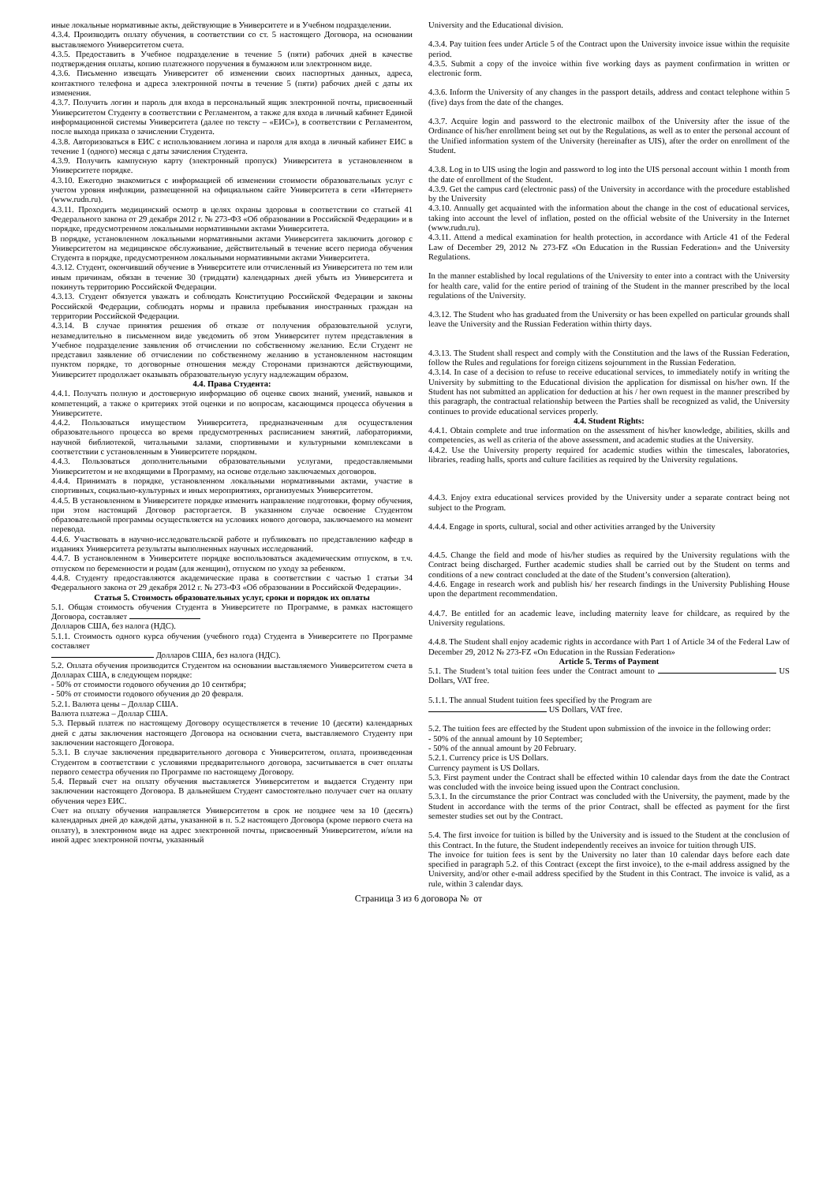иные локальные нормативные акты, действующие в Университете и в Учебном подразделении.
4.3.4. Производить оплату обучения, в соответствии со ст. 5 настоящего Договора, на основании выставляемого Университетом счета.
4.3.5. Предоставить в Учебное подразделение в течение 5 (пяти) рабочих дней в качестве подтверждения оплаты, копию платежного поручения в бумажном или электронном виде.
4.3.6. Письменно извещать Университет об изменении своих паспортных данных, адреса, контактного телефона и адреса электронной почты в течение 5 (пяти) рабочих дней с даты их изменения.
4.3.7. Получить логин и пароль для входа в персональный ящик электронной почты, присвоенный Университетом Студенту в соответствии с Регламентом, а также для входа в личный кабинет Единой информационной системы Университета (далее по тексту – «ЕИС»), в соответствии с Регламентом, после выхода приказа о зачислении Студента.
4.3.8. Авторизоваться в ЕИС с использованием логина и пароля для входа в личный кабинет ЕИС в течение 1 (одного) месяца с даты зачисления Студента.
4.3.9. Получить кампусную карту (электронный пропуск) Университета в установленном в Университете порядке.
4.3.10. Ежегодно знакомиться с информацией об изменении стоимости образовательных услуг с учетом уровня инфляции, размещенной на официальном сайте Университета в сети «Интернет» (www.rudn.ru).
4.3.11. Проходить медицинский осмотр в целях охраны здоровья в соответствии со статьей 41 Федерального закона от 29 декабря 2012 г. № 273-ФЗ «Об образовании в Российской Федерации» и в порядке, предусмотренном локальными нормативными актами Университета.
В порядке, установленном локальными нормативными актами Университета заключить договор с Университетом на медицинское обслуживание, действительный в течение всего периода обучения Студента в порядке, предусмотренном локальными нормативными актами Университета.
4.3.12. Студент, окончивший обучение в Университете или отчисленный из Университета по тем или иным причинам, обязан в течение 30 (тридцати) календарных дней убыть из Университета и покинуть территорию Российской Федерации.
4.3.13. Студент обязуется уважать и соблюдать Конституцию Российской Федерации и законы Российской Федерации, соблюдать нормы и правила пребывания иностранных граждан на территории Российской Федерации.
4.3.14. В случае принятия решения об отказе от получения образовательной услуги, незамедлительно в письменном виде уведомить об этом Университет путем представления в Учебное подразделение заявления об отчислении по собственному желанию. Если Студент не представил заявление об отчислении по собственному желанию в установленном настоящим пунктом порядке, то договорные отношения между Сторонами признаются действующими, Университет продолжает оказывать образовательную услугу надлежащим образом.
4.4. Права Студента:
4.4.1. Получать полную и достоверную информацию об оценке своих знаний, умений, навыков и компетенций, а также о критериях этой оценки и по вопросам, касающимся процесса обучения в Университете.
4.4.2. Пользоваться имуществом Университета, предназначенным для осуществления образовательного процесса во время предусмотренных расписанием занятий, лабораториями, научной библиотекой, читальными залами, спортивными и культурными комплексами в соответствии с установленным в Университете порядком.
4.4.3. Пользоваться дополнительными образовательными услугами, предоставляемыми Университетом и не входящими в Программу, на основе отдельно заключаемых договоров.
4.4.4. Принимать в порядке, установленном локальными нормативными актами, участие в спортивных, социально-культурных и иных мероприятиях, организуемых Университетом.
4.4.5. В установленном в Университете порядке изменить направление подготовки, форму обучения, при этом настоящий Договор расторгается. В указанном случае освоение Студентом образовательной программы осуществляется на условиях нового договора, заключаемого на момент перевода.
4.4.6. Участвовать в научно-исследовательской работе и публиковать по представлению кафедр в изданиях Университета результаты выполненных научных исследований.
4.4.7. В установленном в Университете порядке воспользоваться академическим отпуском, в т.ч. отпуском по беременности и родам (для женщин), отпуском по уходу за ребенком.
4.4.8. Студенту предоставляются академические права в соответствии с частью 1 статьи 34 Федерального закона от 29 декабря 2012 г. № 273-ФЗ «Об образовании в Российской Федерации».
Статья 5. Стоимость образовательных услуг, сроки и порядок их оплаты
5.1. Общая стоимость обучения Студента в Университете по Программе, в рамках настоящего Договора, составляет
Долларов США, без налога (НДС).
5.1.1. Стоимость одного курса обучения (учебного года) Студента в Университете по Программе составляет
Долларов США, без налога (НДС).
5.2. Оплата обучения производится Студентом на основании выставляемого Университетом счета в Долларах США, в следующем порядке:
- 50% от стоимости годового обучения до 10 сентября;
- 50% от стоимости годового обучения до 20 февраля.
5.2.1. Валюта цены – Доллар США.
Валюта платежа – Доллар США.
5.3. Первый платеж по настоящему Договору осуществляется в течение 10 (десяти) календарных дней с даты заключения настоящего Договора на основании счета, выставляемого Студенту при заключении настоящего Договора.
5.3.1. В случае заключения предварительного договора с Университетом, оплата, произведенная Студентом в соответствии с условиями предварительного договора, засчитывается в счет оплаты первого семестра обучения по Программе по настоящему Договору.
5.4. Первый счет на оплату обучения выставляется Университетом и выдается Студенту при заключении настоящего Договора. В дальнейшем Студент самостоятельно получает счет на оплату обучения через ЕИС.
Счет на оплату обучения направляется Университетом в срок не позднее чем за 10 (десять) календарных дней до каждой даты, указанной в п. 5.2 настоящего Договора (кроме первого счета на оплату), в электронном виде на адрес электронной почты, присвоенный Университетом, и/или на иной адрес электронной почты, указанный
University and the Educational division.
4.3.4. Pay tuition fees under Article 5 of the Contract upon the University invoice issue within the requisite period.
4.3.5. Submit a copy of the invoice within five working days as payment confirmation in written or electronic form.
4.3.6. Inform the University of any changes in the passport details, address and contact telephone within 5 (five) days from the date of the changes.
4.3.7. Acquire login and password to the electronic mailbox of the University after the issue of the Ordinance of his/her enrollment being set out by the Regulations, as well as to enter the personal account of the Unified information system of the University (hereinafter as UIS), after the order on enrollment of the Student.
4.3.8. Log in to UIS using the login and password to log into the UIS personal account within 1 month from the date of enrollment of the Student.
4.3.9. Get the campus card (electronic pass) of the University in accordance with the procedure established by the University
4.3.10. Annually get acquainted with the information about the change in the cost of educational services, taking into account the level of inflation, posted on the official website of the University in the Internet (www.rudn.ru).
4.3.11. Attend a medical examination for health protection, in accordance with Article 41 of the Federal Law of December 29, 2012 № 273-FZ «On Education in the Russian Federation» and the University Regulations.
In the manner established by local regulations of the University to enter into a contract with the University for health care, valid for the entire period of training of the Student in the manner prescribed by the local regulations of the University.
4.3.12. The Student who has graduated from the University or has been expelled on particular grounds shall leave the University and the Russian Federation within thirty days.
4.3.13. The Student shall respect and comply with the Constitution and the laws of the Russian Federation, follow the Rules and regulations for foreign citizens sojournment in the Russian Federation.
4.3.14. In case of a decision to refuse to receive educational services, to immediately notify in writing the University by submitting to the Educational division the application for dismissal on his/her own. If the Student has not submitted an application for deduction at his / her own request in the manner prescribed by this paragraph, the contractual relationship between the Parties shall be recognized as valid, the University continues to provide educational services properly.
4.4. Student Rights:
4.4.1. Obtain complete and true information on the assessment of his/her knowledge, abilities, skills and competencies, as well as criteria of the above assessment, and academic studies at the University.
4.4.2. Use the University property required for academic studies within the timescales, laboratories, libraries, reading halls, sports and culture facilities as required by the University regulations.
4.4.3. Enjoy extra educational services provided by the University under a separate contract being not subject to the Program.
4.4.4. Engage in sports, cultural, social and other activities arranged by the University
4.4.5. Change the field and mode of his/her studies as required by the University regulations with the Contract being discharged. Further academic studies shall be carried out by the Student on terms and conditions of a new contract concluded at the date of the Student’s conversion (alteration).
4.4.6. Engage in research work and publish his/ her research findings in the University Publishing House upon the department recommendation.
4.4.7. Be entitled for an academic leave, including maternity leave for childcare, as required by the University regulations.
4.4.8. The Student shall enjoy academic rights in accordance with Part 1 of Article 34 of the Federal Law of December 29, 2012 № 273-FZ «On Education in the Russian Federation»
Article 5. Terms of Payment
5.1. The Student’s total tuition fees under the Contract amount to US Dollars, VAT free.
5.1.1. The annual Student tuition fees specified by the Program are
US Dollars, VAT free.
5.2. The tuition fees are effected by the Student upon submission of the invoice in the following order:
- 50% of the annual amount by 10 September;
- 50% of the annual amount by 20 February.
5.2.1. Currency price is US Dollars.
Currency payment is US Dollars.
5.3. First payment under the Contract shall be effected within 10 calendar days from the date the Contract was concluded with the invoice being issued upon the Contract conclusion.
5.3.1. In the circumstance the prior Contract was concluded with the University, the payment, made by the Student in accordance with the terms of the prior Contract, shall be effected as payment for the first semester studies set out by the Contract.
5.4. The first invoice for tuition is billed by the University and is issued to the Student at the conclusion of this Contract. In the future, the Student independently receives an invoice for tuition through UIS.
The invoice for tuition fees is sent by the University no later than 10 calendar days before each date specified in paragraph 5.2. of this Contract (except the first invoice), to the e-mail address assigned by the University, and/or other e-mail address specified by the Student in this Contract. The invoice is valid, as a rule, within 3 calendar days.
Страница 3 из 6 договора № от